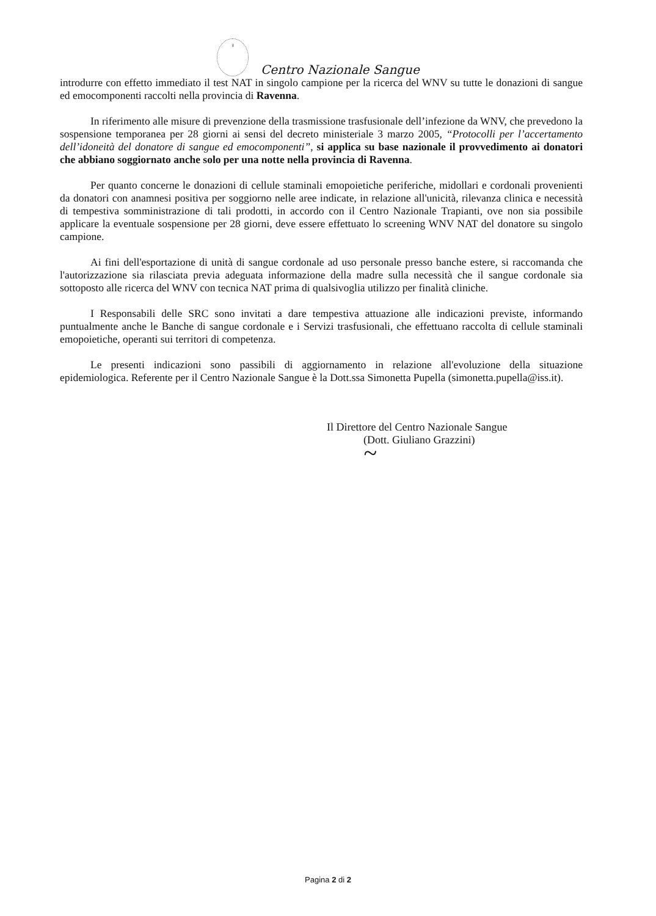⚕
Centro Nazionale Sangue
introdurre con effetto immediato il test NAT in singolo campione per la ricerca del WNV su tutte le donazioni di sangue ed emocomponenti raccolti nella provincia di Ravenna.
In riferimento alle misure di prevenzione della trasmissione trasfusionale dell’infezione da WNV, che prevedono la sospensione temporanea per 28 giorni ai sensi del decreto ministeriale 3 marzo 2005, “Protocolli per l’accertamento dell’idoneità del donatore di sangue ed emocomponenti”, si applica su base nazionale il provvedimento ai donatori che abbiano soggiornato anche solo per una notte nella provincia di Ravenna.
Per quanto concerne le donazioni di cellule staminali emopoietiche periferiche, midollari e cordonali provenienti da donatori con anamnesi positiva per soggiorno nelle aree indicate, in relazione all'unicità, rilevanza clinica e necessità di tempestiva somministrazione di tali prodotti, in accordo con il Centro Nazionale Trapianti, ove non sia possibile applicare la eventuale sospensione per 28 giorni, deve essere effettuato lo screening WNV NAT del donatore su singolo campione.
Ai fini dell'esportazione di unità di sangue cordonale ad uso personale presso banche estere, si raccomanda che l'autorizzazione sia rilasciata previa adeguata informazione della madre sulla necessità che il sangue cordonale sia sottoposto alle ricerca del WNV con tecnica NAT prima di qualsivoglia utilizzo per finalità cliniche.
I Responsabili delle SRC sono invitati a dare tempestiva attuazione alle indicazioni previste, informando puntualmente anche le Banche di sangue cordonale e i Servizi trasfusionali, che effettuano raccolta di cellule staminali emopoietiche, operanti sui territori di competenza.
Le presenti indicazioni sono passibili di aggiornamento in relazione all'evoluzione della situazione epidemiologica. Referente per il Centro Nazionale Sangue è la Dott.ssa Simonetta Pupella (simonetta.pupella@iss.it).
Il Direttore del Centro Nazionale Sangue
(Dott. Giuliano Grazzini)
~
Pagina 2 di 2